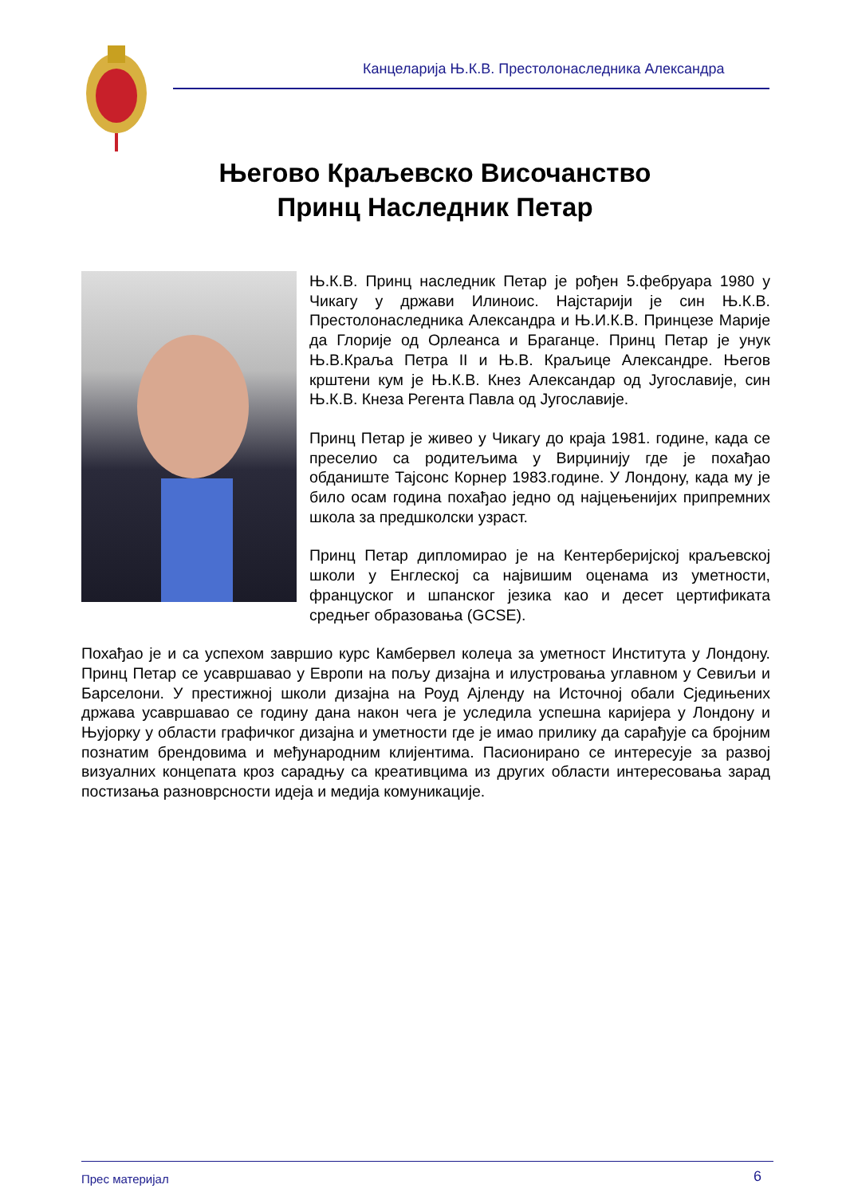Канцеларија Њ.К.В. Престолонаследника Александра
Његово Краљевско Височанство
Принц Наследник Петар
Њ.К.В. Принц наследник Петар је рођен 5.фебруара 1980 у Чикагу у држави Илиноис. Најстарији је син Њ.К.В. Престолонаследника Александра и Њ.И.К.В. Принцезе Марије да Глорије од Орлеанса и Браганце. Принц Петар је унук Њ.В.Краља Петра II и Њ.В. Краљице Александре. Његов крштени кум је Њ.К.В. Кнез Александар од Југославије, син Њ.К.В. Кнеза Регента Павла од Југославије.
Принц Петар је живео у Чикагу до краја 1981. године, када се преселио са родитељима у Вирџинију где је похађао обданиште Тајсонс Корнер 1983.године. У Лондону, када му је било осам година похађао једно од најцењенијих припремних школа за предшколски узраст.
Принц Петар дипломирао је на Кентерберијској краљевској школи у Енглеској са највишим оценама из уметности, француског и шпанског језика као и десет цертификата средњег образовања (GCSE).
Похађао је и са успехом завршио курс Камбервел колеџа за уметност Института у Лондону. Принц Петар се усавршавао у Европи на пољу дизајна и илустровања углавном у Севиљи и Барселони. У престижној школи дизајна на Роуд Ајленду на Источној обали Сједињених држава усавршавао се годину дана након чега је уследила успешна каријера у Лондону и Њујорку у области графичког дизајна и уметности где је имао прилику да сарађује са бројним познатим брендовима и међународним клијентима. Пасионирано се интересује за развој визуалних концепата кроз сарадњу са креативцима из других области интересовања зарад постизања разноврсности идеја и медија комуникације.
Прес материјал 6